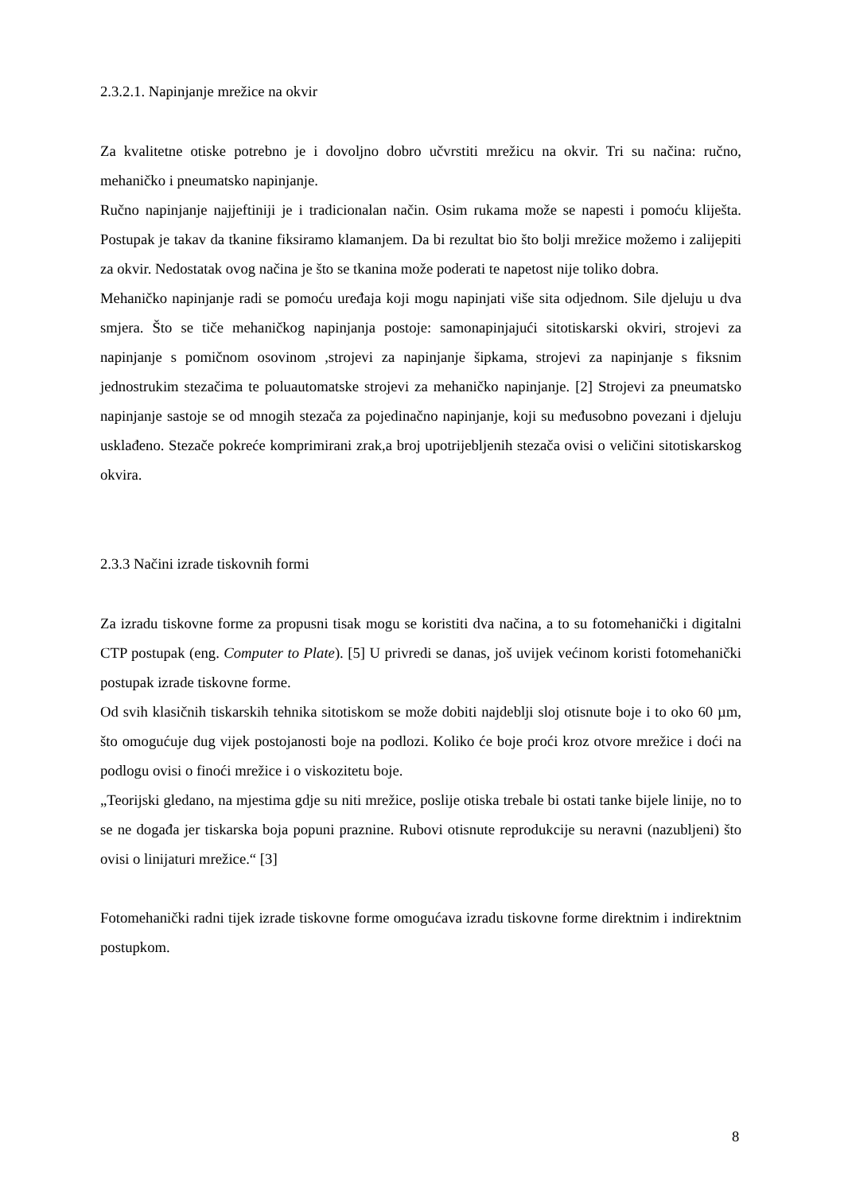2.3.2.1. Napinjanje mrežice na okvir
Za kvalitetne otiske potrebno je i dovoljno dobro učvrstiti mrežicu na okvir. Tri su načina: ručno, mehaničko i pneumatsko napinjanje.
Ručno napinjanje najjeftiniji je i tradicionalan način. Osim rukama može se napesti i pomoću kliješta. Postupak je takav da tkanine fiksiramo klamanjem. Da bi rezultat bio što bolji mrežice možemo i zalijepiti za okvir. Nedostatak ovog načina je što se tkanina može poderati te napetost nije toliko dobra.
Mehaničko napinjanje radi se pomoću uređaja koji mogu napinjati više sita odjednom. Sile djeluju u dva smjera. Što se tiče mehaničkog napinjanja postoje: samonapinjajući sitotiskarski okviri, strojevi za napinjanje s pomičnom osovinom ,strojevi za napinjanje šipkama, strojevi za napinjanje s fiksnim jednostrukim stezačima te poluautomatske strojevi za mehaničko napinjanje. [2] Strojevi za pneumatsko napinjanje sastoje se od mnogih stezača za pojedinačno napinjanje, koji su međusobno povezani i djeluju usklađeno. Stezače pokreće komprimirani zrak,a broj upotrijebljenih stezača ovisi o veličini sitotiskarskog okvira.
2.3.3 Načini izrade tiskovnih formi
Za izradu tiskovne forme za propusni tisak mogu se koristiti dva načina, a to su fotomehanički i digitalni CTP postupak (eng. Computer to Plate). [5] U privredi se danas, još uvijek većinom koristi fotomehanički postupak izrade tiskovne forme.
Od svih klasičnih tiskarskih tehnika sitotiskom se može dobiti najdeblji sloj otisnute boje i to oko 60 µm, što omogućuje dug vijek postojanosti boje na podlozi. Koliko će boje proći kroz otvore mrežice i doći na podlogu ovisi o finoći mrežice i o viskozitetu boje.
„Teorijski gledano, na mjestima gdje su niti mrežice, poslije otiska trebale bi ostati tanke bijele linije, no to se ne događa jer tiskarska boja popuni praznine. Rubovi otisnute reprodukcije su neravni (nazubljeni) što ovisi o linijaturi mrežice.“ [3]
Fotomehanički radni tijek izrade tiskovne forme omogućava izradu tiskovne forme direktnim i indirektnim postupkom.
8